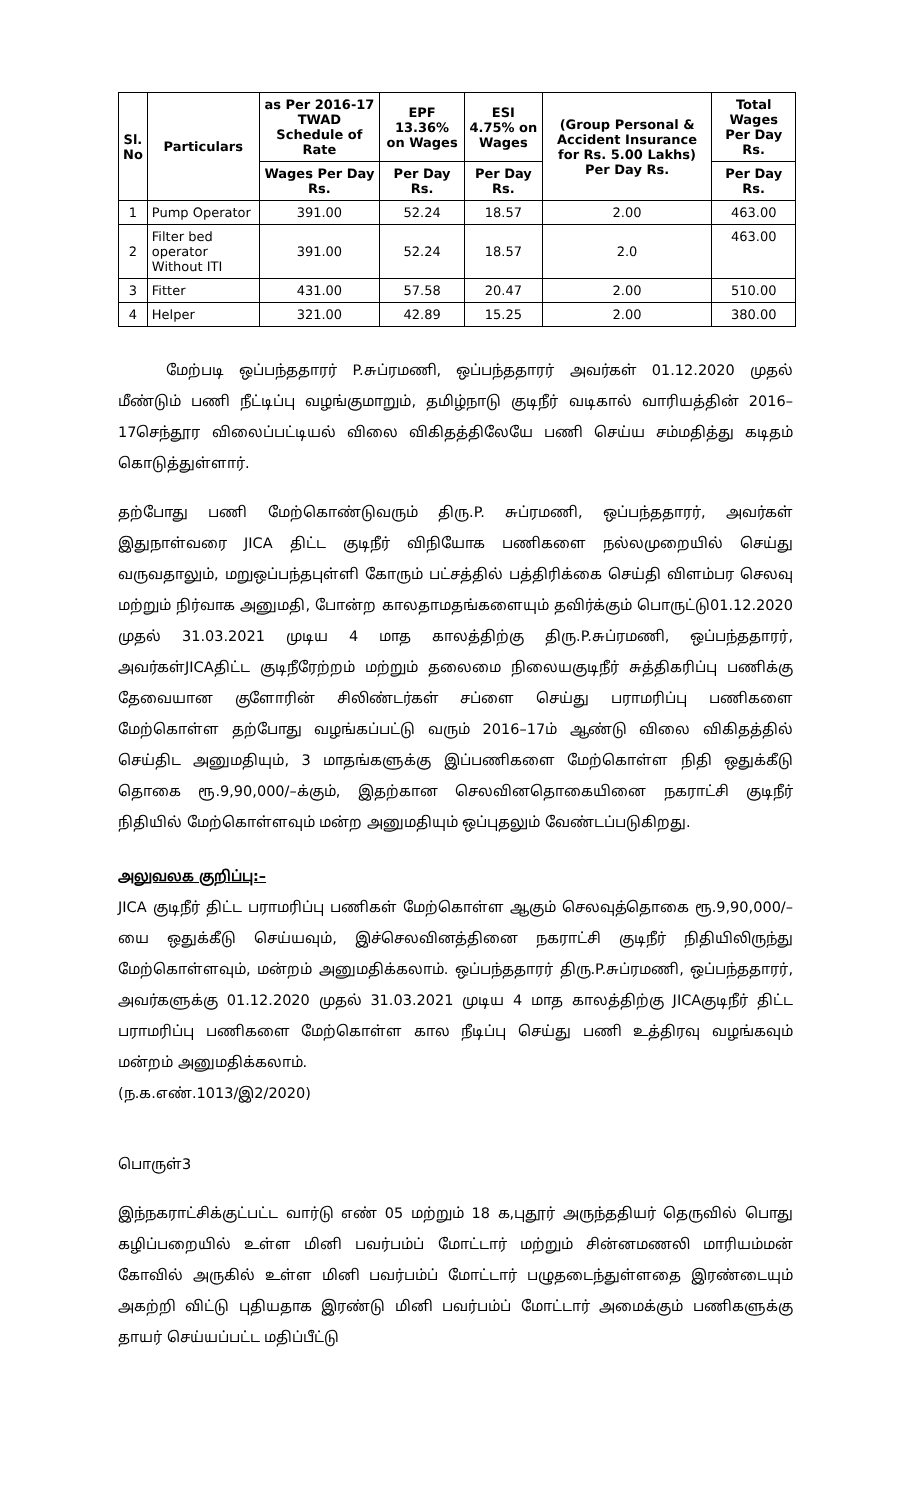| Sl. No | Particulars | as Per 2016-17 TWAD Schedule of Rate | EPF 13.36% on Wages | ESI 4.75% on Wages | (Group Personal & Accident Insurance for Rs. 5.00 Lakhs) Per Day Rs. | Total Wages Per Day Rs. |
| --- | --- | --- | --- | --- | --- | --- |
| | | Wages Per Day Rs. | Per Day Rs. | Per Day Rs. | | Per Day Rs. |
| 1 | Pump Operator | 391.00 | 52.24 | 18.57 | 2.00 | 463.00 |
| 2 | Filter bed operator Without ITI | 391.00 | 52.24 | 18.57 | 2.0 | 463.00 |
| 3 | Fitter | 431.00 | 57.58 | 20.47 | 2.00 | 510.00 |
| 4 | Helper | 321.00 | 42.89 | 15.25 | 2.00 | 380.00 |
மேற்படி ஒப்பந்ததாரர் P.சுப்ரமணி, ஒப்பந்ததாரர் அவர்கள் 01.12.2020 முதல் மீண்டும் பணி நீட்டிப்பு வழங்குமாறும், தமிழ்நாடு குடிநீர் வடிகால் வாரியத்தின் 2016–17செந்தூர விலைப்பட்டியல் விலை விகிதத்திலேயே பணி செய்ய சம்மதித்து கடிதம் கொடுத்துள்ளார்.
தற்போது பணி மேற்கொண்டுவரும் திரு.P. சுப்ரமணி, ஒப்பந்ததாரர், அவர்கள் இதுநாள்வரை JICA திட்ட குடிநீர் விநியோக பணிகளை நல்லமுறையில் செய்து வருவதாலும், மறுஒப்பந்தபுள்ளி கோரும் பட்சத்தில் பத்திரிக்கை செய்தி விளம்பர செலவு மற்றும் நிர்வாக அனுமதி, போன்ற காலதாமதங்களையும் தவிர்க்கும் பொருட்டு01.12.2020 முதல் 31.03.2021 முடிய 4 மாத காலத்திற்கு திரு.P.சுப்ரமணி, ஒப்பந்ததாரர், அவர்கள்JICAதிட்ட குடிநீரேற்றம் மற்றும் தலைமை நிலையகுடிநீர் சுத்திகரிப்பு பணிக்கு தேவையான குளோரின் சிலிண்டர்கள் சப்ளை செய்து பராமரிப்பு பணிகளை மேற்கொள்ள தற்போது வழங்கப்பட்டு வரும் 2016–17ம் ஆண்டு விலை விகிதத்தில் செய்திட அனுமதியும், 3 மாதங்களுக்கு இப்பணிகளை மேற்கொள்ள நிதி ஒதுக்கீடு தொகை ரூ.9,90,000/–க்கும், இதற்கான செலவினதொகையினை நகராட்சி குடிநீர் நிதியில் மேற்கொள்ளவும் மன்ற அனுமதியும் ஒப்புதலும் வேண்டப்படுகிறது.
அலுவலக குறிப்பு:–
JICA குடிநீர் திட்ட பராமரிப்பு பணிகள் மேற்கொள்ள ஆகும் செலவுத்தொகை ரூ.9,90,000/–யை ஒதுக்கீடு செய்யவும், இச்செலவினத்தினை நகராட்சி குடிநீர் நிதியிலிருந்து மேற்கொள்ளவும், மன்றம் அனுமதிக்கலாம். ஒப்பந்ததாரர் திரு.P.சுப்ரமணி, ஒப்பந்ததாரர், அவர்களுக்கு 01.12.2020 முதல் 31.03.2021 முடிய 4 மாத காலத்திற்கு JICAகுடிநீர் திட்ட பராமரிப்பு பணிகளை மேற்கொள்ள கால நீடிப்பு செய்து பணி உத்திரவு வழங்கவும் மன்றம் அனுமதிக்கலாம்.
(ந.க.எண்.1013/இ2/2020)
பொருள்3
இந்நகராட்சிக்குட்பட்ட வார்டு எண் 05 மற்றும் 18 க,புதூர் அருந்ததியர் தெருவில் பொது கழிப்பறையில் உள்ள மினி பவர்பம்ப் மோட்டார் மற்றும் சின்னமணலி மாரியம்மன் கோவில் அருகில் உள்ள மினி பவர்பம்ப் மோட்டார் பழுதடைந்துள்ளதை இரண்டையும் அகற்றி விட்டு புதியதாக இரண்டு மினி பவர்பம்ப் மோட்டார் அமைக்கும் பணிகளுக்கு தாயர் செய்யப்பட்ட மதிப்பீட்டு